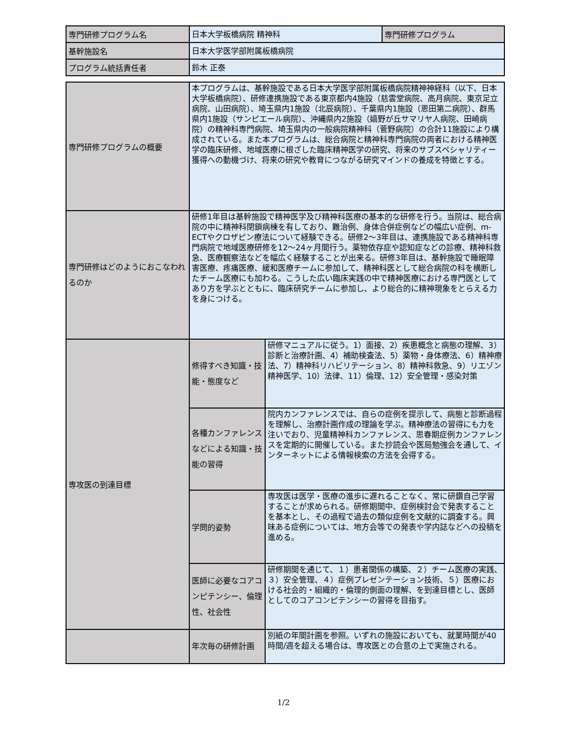| 専門研修プログラム名 | 日本大学板橋病院 精神科 | 専門研修プログラム |
| 基幹施設名 | 日本大学医学部附属板橋病院 | |
| プログラム統括責任者 | 鈴木 正泰 | |
| 専門研修プログラムの概要 | 本プログラムは、基幹施設である日本大学医学部附属板橋病院精神神経科（以下、日本大学板橋病院）、研修連携施設である東京都内4施設（慈雲堂病院、高月病院、東京足立病院、山田病院）、埼玉県内1施設（北辰病院）、千葉県内1施設（恩田第二病院）、群馬県内1施設（サンピエール病院）、沖縄県内2施設（嬉野が丘サマリヤ人病院、田崎病院）の精神科専門病院、埼玉県内の一般病院精神科（菅野病院）の合計11施設により構成されている。また本プログラムは、総合病院と精神科専門病院の両者における精神医学の臨床研修、地域医療に根ざした臨床精神医学の研究、将来のサブスペシャリティー獲得への動機づけ、将来の研究や教育につながる研究マインドの養成を特徴とする。 | |
| 専門研修はどのようにおこなわれるのか | 研修1年目は基幹施設で精神医学及び精神科医療の基本的な研修を行う。当院は、総合病院の中に精神科閉鎖病棟を有しており、難治例、身体合併症例などの幅広い症例、m-ECTやクロザピン療法について経験できる。研修2〜3年目は、連携施設である精神科専門病院で地域医療研修を12〜24ヶ月間行う。薬物依存症や認知症などの診療、精神科救急、医療観察法などを幅広く経験することが出来る。研修3年目は、基幹施設で睡眠障害医療、疼痛医療、緩和医療チームに参加して、精神科医として総合病院の科を横断したチーム医療にも加わる。こうした広い臨床実践の中で精神医療における専門医としてあり方を学ぶとともに、臨床研究チームに参加し、より総合的に精神現象をとらえる力を身につける。 | |
| 専攻医の到達目標 | 修得すべき知識・技能・態度など | 研修マニュアルに従う。1）面接、2）疾患概念と病態の理解、3）診断と治療計画、4）補助検査法、5）薬物・身体療法、6）精神療法、7）精神科リハビリテーション、8）精神科救急、9）リエゾン精神医学、10）法律、11）倫理、12）安全管理・感染対策 |
| | 各種カンファレンスなどによる知識・技能の習得 | 院内カンファレンスでは、自らの症例を提示して、病態と診断過程を理解し、治療計画作成の理論を学ぶ。精神療法の習得にも力を注いでおり、児童精神科カンファレンス、思春期症例カンファレンスを定期的に開催している。また抄読会や医局勉強会を通して、インターネットによる情報検索の方法を会得する。 |
| | 学問的姿勢 | 専攻医は医学・医療の進歩に遅れることなく、常に研鑽自己学習することが求められる。研修期間中、症例検討会で発表することを基本とし、その過程で過去の類似症例を文献的に調査する。興味ある症例については、地方会等での発表や学内誌などへの投稿を進める。 |
| | 医師に必要なコアコンピテンシー、倫理性、社会性 | 研修期間を通じて、１）患者関係の構築、２）チーム医療の実践、３）安全管理、４）症例プレゼンテーション技術、５）医療における社会的・組織的・倫理的側面の理解、を到達目標とし、医師としてのコアコンピテンシーの習得を目指す。 |
| | 年次毎の研修計画 | 別紙の年間計画を参照。いずれの施設においても、就業時間が40時間/週を超える場合は、専攻医との合意の上で実施される。 |
1/2